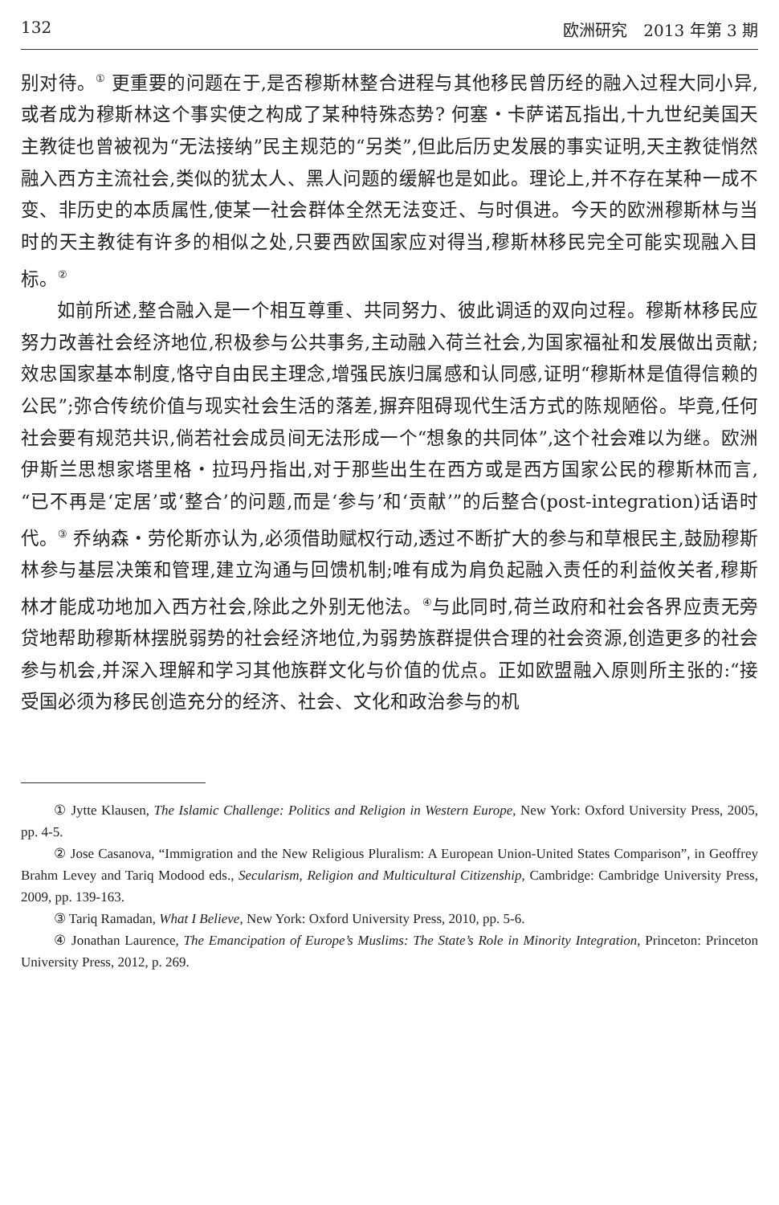132 欧洲研究　2013 年第 3 期
别对待。<sup>①</sup> 更重要的问题在于,是否穆斯林整合进程与其他移民曾历经的融入过程大同小异,或者成为穆斯林这个事实使之构成了某种特殊态势? 何塞・卡萨诺瓦指出,十九世纪美国天主教徒也曾被视为“无法接纳”民主规范的“另类”,但此后历史发展的事实证明,天主教徒悄然融入西方主流社会,类似的犹太人、黑人问题的缓解也是如此。理论上,并不存在某种一成不变、非历史的本质属性,使某一社会群体全然无法变迁、与时俱进。今天的欧洲穆斯林与当时的天主教徒有许多的相似之处,只要西欧国家应对得当,穆斯林移民完全可能实现融入目标。<sup>②</sup>
如前所述,整合融入是一个相互尊重、共同努力、彼此调适的双向过程。穆斯林移民应努力改善社会经济地位,积极参与公共事务,主动融入荷兰社会,为国家福祉和发展做出贡献;效忠国家基本制度,恪守自由民主理念,增强民族归属感和认同感,证明“穆斯林是值得信赖的公民”;弥合传统价值与现实社会生活的落差,摒弃阻碍现代生活方式的陈规陋俗。毕竟,任何社会要有规范共识,倘若社会成员间无法形成一个“想象的共同体”,这个社会难以为继。欧洲伊斯兰思想家塔里格・拉玛丹指出,对于那些出生在西方或是西方国家公民的穆斯林而言,“已不再是‘定居’或‘整合’的问题,而是‘参与’和‘贡献’”的后整合(post-integration)话语时代。<sup>③</sup> 乔纳森・劳伦斯亦认为,必须借助赋权行动,透过不断扩大的参与和草根民主,鼓励穆斯林参与基层决策和管理,建立沟通与回馈机制;唯有成为肩负起融入责任的利益攸关者,穆斯林才能成功地加入西方社会,除此之外别无他法。<sup>④</sup>与此同时,荷兰政府和社会各界应责无旁贷地帮助穆斯林摆脱弱势的社会经济地位,为弱势族群提供合理的社会资源,创造更多的社会参与机会,并深入理解和学习其他族群文化与价值的优点。正如欧盟融入原则所主张的:“接受国必须为移民创造充分的经济、社会、文化和政治参与的机
① Jytte Klausen, The Islamic Challenge: Politics and Religion in Western Europe, New York: Oxford University Press, 2005, pp. 4-5.
② Jose Casanova, “Immigration and the New Religious Pluralism: A European Union-United States Comparison”, in Geoffrey Brahm Levey and Tariq Modood eds., Secularism, Religion and Multicultural Citizenship, Cambridge: Cambridge University Press, 2009, pp. 139-163.
③ Tariq Ramadan, What I Believe, New York: Oxford University Press, 2010, pp. 5-6.
④ Jonathan Laurence, The Emancipation of Europe’s Muslims: The State’s Role in Minority Integration, Princeton: Princeton University Press, 2012, p. 269.